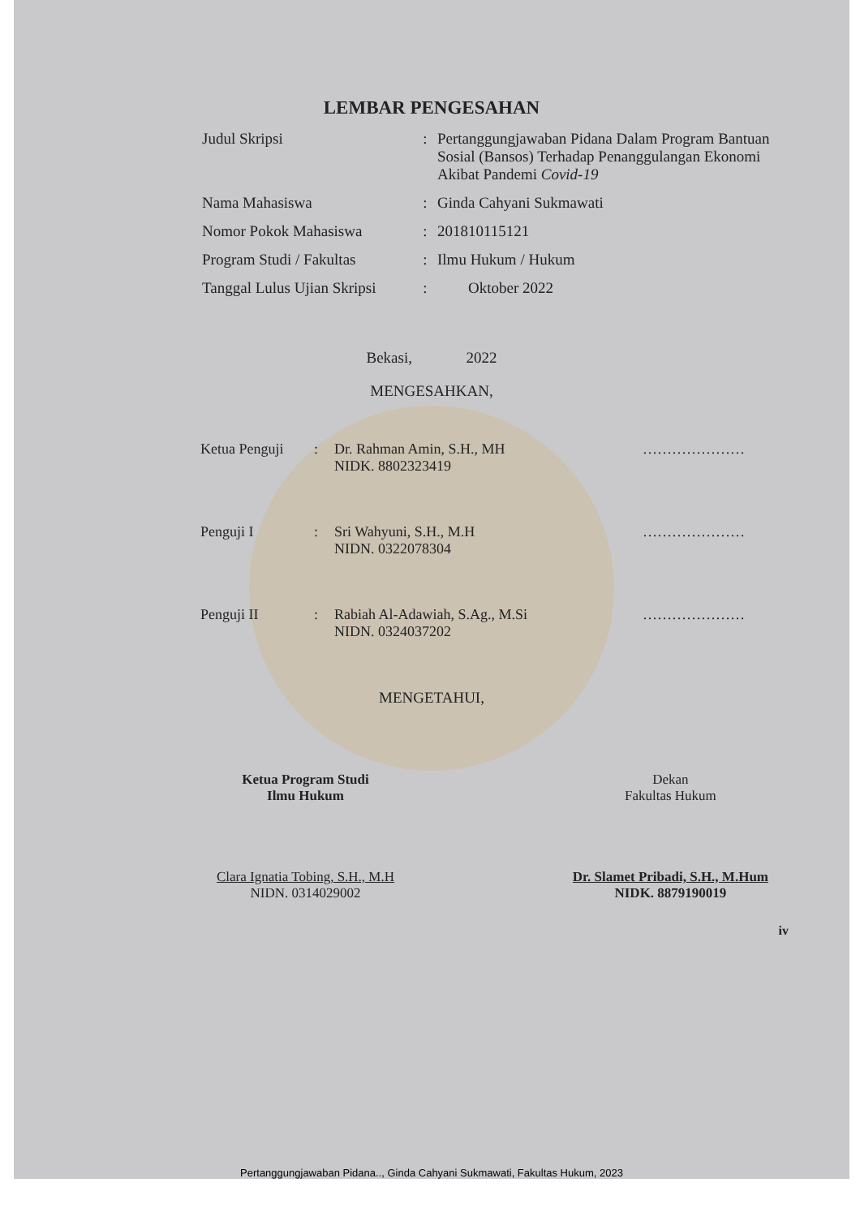LEMBAR PENGESAHAN
| Judul Skripsi | : | Pertanggungjawaban Pidana Dalam Program Bantuan Sosial (Bansos) Terhadap Penanggulangan Ekonomi Akibat Pandemi Covid-19 |
| Nama Mahasiswa | : | Ginda Cahyani Sukmawati |
| Nomor Pokok Mahasiswa | : | 201810115121 |
| Program Studi / Fakultas | : | Ilmu Hukum / Hukum |
| Tanggal Lulus Ujian Skripsi | : | Oktober 2022 |
Bekasi, 2022
MENGESAHKAN,
| Ketua Penguji | : | Dr. Rahman Amin, S.H., MH NIDK. 8802323419 | ………………… |
| Penguji I | : | Sri Wahyuni, S.H., M.H NIDN. 0322078304 | ………………… |
| Penguji II | : | Rabiah Al-Adawiah, S.Ag., M.Si NIDN. 0324037202 | ………………… |
MENGETAHUI,
Ketua Program Studi
Ilmu Hukum
Clara Ignatia Tobing, S.H., M.H
NIDN. 0314029002
Dekan
Fakultas Hukum
Dr. Slamet Pribadi, S.H., M.Hum
NIDK. 8879190019
iv
Pertanggungjawaban Pidana.., Ginda Cahyani Sukmawati, Fakultas Hukum, 2023